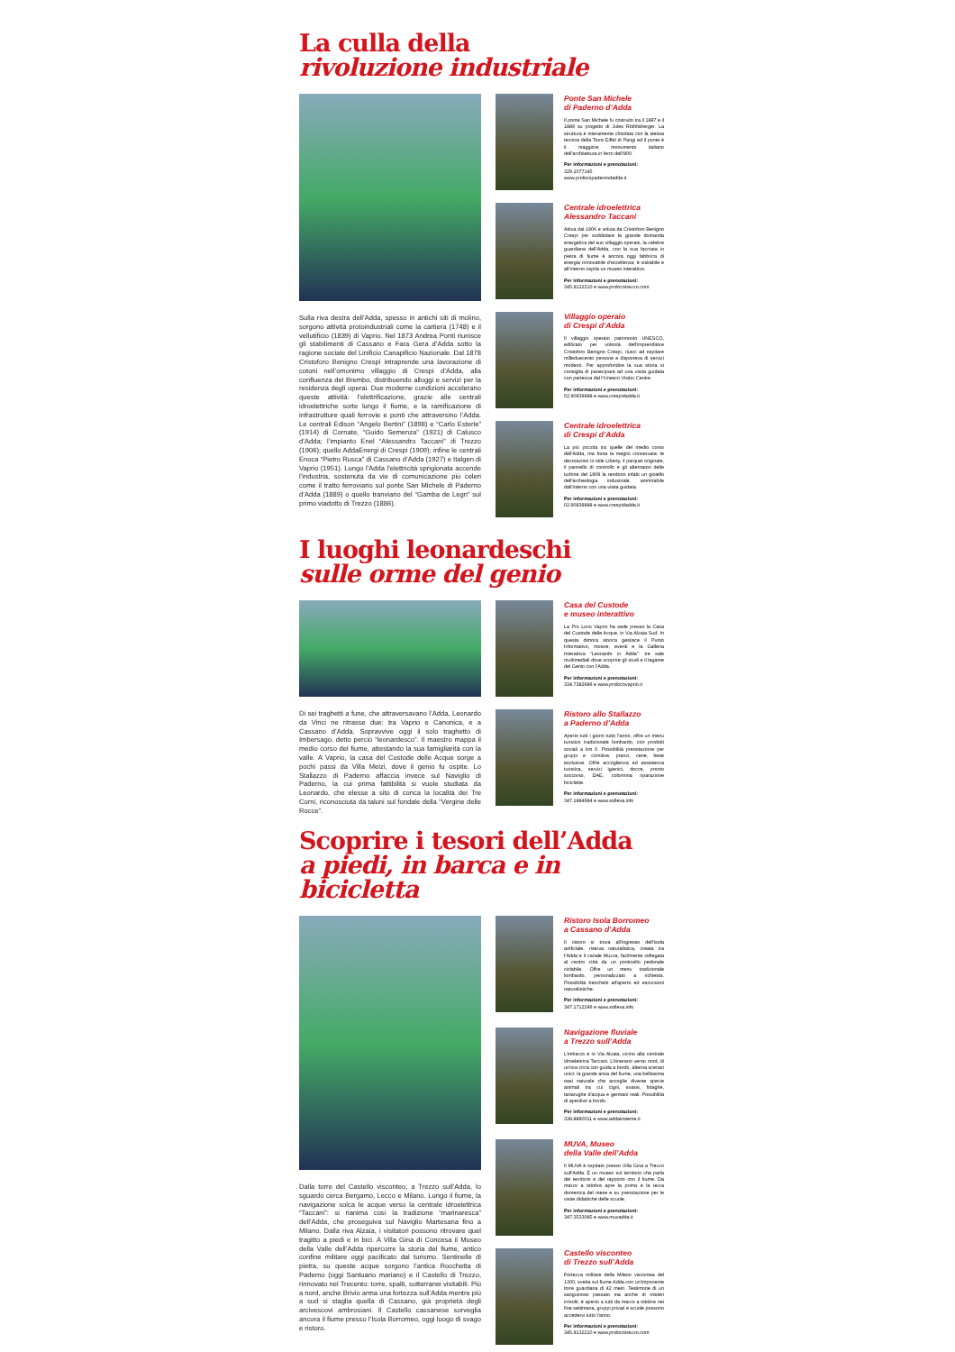La culla della
rivoluzione industriale
Sulla riva destra dell’Adda, spesso in antichi siti di molino, sorgono attività protoindustriali come la cartiera (1748) e il vellutificio (1839) di Vaprio. Nel 1873 Andrea Ponti riunisce gli stabilimenti di Cassano e Fara Gera d’Adda sotto la ragione sociale del Linificio Canapificio Nazionale. Dal 1878 Cristoforo Benigno Crespi intraprende una lavorazione di cotoni nell’omonimo villaggio di Crespi d’Adda, alla confluenza del Brembo, distribuendo alloggi e servizi per la residenza degli operai. Due moderne condizioni accelerano queste attività: l’elettrificazione, grazie alle centrali idroelettriche sorte lungo il fiume, e la ramificazione di infrastrutture quali ferrovie e ponti che attraversino l’Adda. Le centrali Edison “Angelo Bertini” (1898) e “Carlo Esterle” (1914) di Cornate, “Guido Semenza” (1921) di Calusco d’Adda; l’impianto Enel “Alessandro Taccani” di Trezzo (1906); quello AddaEnergi di Crespi (1909); infine le centrali Enoca “Pietro Rusca” di Cassano d’Adda (1927) e Italgen di Vaprio (1951). Lungo l’Adda l’elettricità sprigionata accende l’industria, sostenuta da vie di comunicazione più celeri come il tratto ferroviario sul ponte San Michele di Paderno d’Adda (1889) o quello tranviario del “Gamba de Legn” sul primo viadotto di Trezzo (1886).
Ponte San Michele
di Paderno d’Adda
Il ponte San Michele fu costruito tra il 1887 e il 1889 su progetto di Jules Röthlisberger. La struttura è interamente chiodata con la stessa tecnica della Torre Eiffel di Parigi ed il ponte è il maggiore monumento italiano dell’architettura in ferro dell’800.
Per informazioni e prenotazioni:
329.1077145
www.prolocopadernodadda.it
Centrale idroelettrica
Alessandro Taccani
Attiva dal 1906 e voluta da Cristoforo Benigno Crespi per soddisfare la grande domanda energetica del suo villaggio operaio, la celebre guardiana dell’Adda, con la sua facciata in pietra di fiume è ancora oggi fabbrica di energia rinnovabile d’eccellenza; è visitabile e all’interno ospita un museo interattivo.
Per informazioni e prenotazioni:
345.9132210 e www.prolocotrezzo.com
Villaggio operaio
di Crespi d’Adda
Il villaggio operaio patrimonio UNESCO, edificato per volontà dell’imprenditore Cristoforo Benigno Crespi, riuscì ad ospitare milleduecento persone e disponeva di servizi moderni. Per approfondire la sua storia si consiglia di partecipare ad una visita guidata con partenza dal l’Unesco Visitor Centre.
Per informazioni e prenotazioni:
02.90939988 e www.crespidadda.it
Centrale idroelettrica
di Crespi d’Adda
La più piccola tra quelle del medio corso dell’Adda, ma forse la meglio conservata: le decorazioni in stile Liberty, il parquet originale, il pannello di controllo e gli alternatori delle turbine del 1909 la rendono infatti un gioiello dell’archeologia industriale, ammirabile dall’interno con una visita guidata.
Per informazioni e prenotazioni:
02.90939988 e www.crespidadda.it
I luoghi leonardeschi
sulle orme del genio
Di sei traghetti a fune, che attraversavano l’Adda, Leonardo da Vinci ne ritrasse due: tra Vaprio e Canonica, e a Cassano d’Adda. Sopravvive oggi il solo traghetto di Imbersago, detto perciò “leonardesco”. Il maestro mappa il medio corso del fiume, attestando la sua famigliarità con la valle. A Vaprio, la casa del Custode delle Acque sorge a pochi passi da Villa Melzi, dove il genio fu ospite. Lo Stallazzo di Paderno affaccia invece sul Naviglio di Paderno, la cui prima fattibilità si vuole studiata da Leonardo, che elesse a sito di conca la località dei Tre Corni, riconosciuta da taluni sul fondale della “Vergine delle Rocce”.
Casa del Custode
e museo interattivo
La Pro Loco Vaprio ha sede presso la Casa del Custode delle Acque, in Via Alzaia Sud. In questa dimora storica gestisce il Punto Informativo, mostre, eventi e la Galleria Interattiva “Leonardo in Adda”: tre sale multimediali dove scoprire gli studi e il legame del Genio con l’Adda.
Per informazioni e prenotazioni:
334.7382686 e www.prolocovaprio.it
Ristoro allo Stallazzo
a Paderno d’Adda
Aperto tutti i giorni tutto l’anno, offre un menu turistico tradizionale lombardo, con prodotti sociali a km 0. Possibilità prenotazione per gruppi e comitive, pranzi, cene, feste esclusive. Offre accoglienza ed assistenza turistica, servizi igienici, docce, pronto soccorso, DAE, colonnina riparazione biciclette.
Per informazioni e prenotazioni:
347.1884684 e www.solleva.info
Scoprire i tesori dell’Adda
a piedi, in barca e in bicicletta
Dalla torre del Castello visconteo, a Trezzo sull’Adda, lo sguardo cerca Bergamo, Lecco e Milano. Lungo il fiume, la navigazione solca le acque verso la centrale idroelettrica “Taccani”: si rianima così la tradizione “marinaresca” dell’Adda, che proseguiva sul Naviglio Martesana fino a Milano. Dalla riva Alzaia, i visitatori possono ritrovare quel tragitto a piedi e in bici. A Villa Gina di Concesa il Museo della Valle dell’Adda ripercorre la storia del fiume, antico confine militare oggi pacificato dal turismo. Sentinelle di pietra, su queste acque sorgono l’antica Rocchetta di Paderno (oggi Santuario mariano) e il Castello di Trezzo, rinnovato nel Trecento: torre, spalti, sotterranei visitabili. Più a nord, anche Brivio arma una fortezza sull’Adda mentre più a sud si staglia quella di Cassano, già proprietà degli arcivescovi ambrosiani. Il Castello cassanese sorveglia ancora il fiume presso l’Isola Borromeo, oggi luogo di svago e ristoro.
Ristoro Isola Borromeo
a Cassano d’Adda
Il ristoro si trova all’ingresso dell’isola artificiale, riserva naturalistica, creata tra l’Adda e il canale Muzza, facilmente collegata al centro città da un ponticello pedonale ciclabile. Offre un menu tradizionale lombardo, personalizzato a richiesta. Possibilità banchetti all’aperto ed escursioni naturalistiche.
Per informazioni e prenotazioni:
347.1712246 e www.solleva.info
Navigazione fluviale
a Trezzo sull’Adda
L’imbarco è in Via Alzaia, vicino alla centrale idroelettrica Taccani. L’itinerario verso nord, di un’ora circa con guida a bordo, alterna scenari unici: la grande ansa del fiume, una bellissima oasi naturale che accoglie diverse specie animali tra cui cigni, svassi, folaghe, tartarughe d’acqua e germani reali. Possibilità di aperitivo a bordo.
Per informazioni e prenotazioni:
338.8890011 e www.addainsieme.it
MUVA, Museo
della Valle dell’Adda
Il MUVA è ospitato presso Villa Gina a Trezzo sull’Adda. È un museo sul territorio che parla del territorio e del rapporto con il fiume. Da marzo a ottobre apre la prima e la terza domenica del mese e su prenotazione per le visite didattiche delle scuole.
Per informazioni e prenotazioni:
347.3533085 e www.muvadda.it
Castello visconteo
di Trezzo sull’Adda
Fortezza militare della Milano viscontea del 1300, svetta sul fiume Adda con un’imponente torre guardiana di 42 metri. Testimone di un sanguinoso passato ma anche di misteri irrisolti, è aperto a tutti da marzo a ottobre nei fine settimana, gruppi privati e scuole possono accedervi tutto l’anno.
Per informazioni e prenotazioni:
345.9132210 e www.prolocotrezzo.com